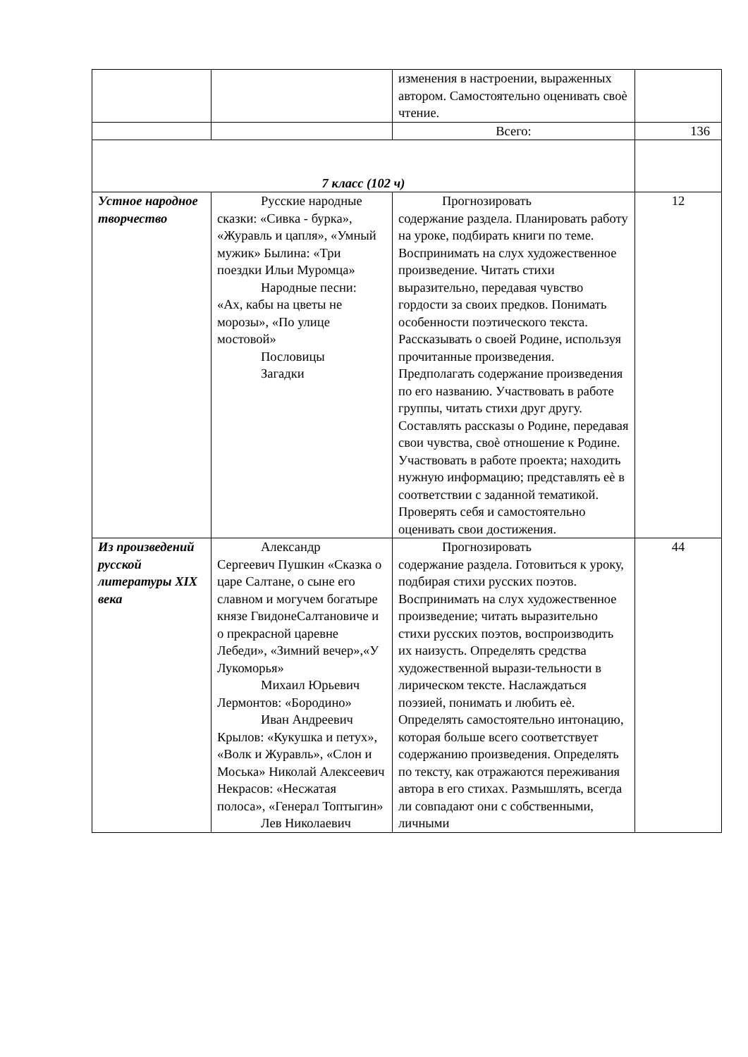| | | изменения в настроении, выраженных автором. Самостоятельно оценивать своѐ чтение. | |
| | | Всего: | 136 |
| 7 класс (102 ч) | | | |
| Устное народное творчество | Русские народные сказки: «Сивка - бурка», «Журавль и цапля», «Умный мужик» Былина: «Три поездки Ильи Муромца» Народные песни: «Ах, кабы на цветы не морозы», «По улице мостовой» Пословицы Загадки | Прогнозировать содержание раздела. Планировать работу на уроке, подбирать книги по теме. Воспринимать на слух художественное произведение. Читать стихи выразительно, передавая чувство гордости за своих предков. Понимать особенности поэтического текста. Рассказывать о своей Родине, используя прочитанные произведения. Предполагать содержание произведения по его названию. Участвовать в работе группы, читать стихи друг другу. Составлять рассказы о Родине, передавая свои чувства, своѐ отношение к Родине. Участвовать в работе проекта; находить нужную информацию; представлять еѐ в соответствии с заданной тематикой. Проверять себя и самостоятельно оценивать свои достижения. | 12 |
| Из произведений русской литературы XIX века | Александр Сергеевич Пушкин «Сказка о царе Салтане, о сыне его славном и могучем богатыре князе ГвидонеСалтановиче и о прекрасной царевне Лебеди», «Зимний вечер»,«У Лукоморья» Михаил Юрьевич Лермонтов: «Бородино» Иван Андреевич Крылов: «Кукушка и петух», «Волк и Журавль», «Слон и Моська» Николай Алексеевич Некрасов: «Несжатая полоса», «Генерал Топтыгин» Лев Николаевич | Прогнозировать содержание раздела. Готовиться к уроку, подбирая стихи русских поэтов. Воспринимать на слух художественное произведение; читать выразительно стихи русских поэтов, воспроизводить их наизусть. Определять средства художественной вырази-тельности в лирическом тексте. Наслаждаться поэзией, понимать и любить еѐ. Определять самостоятельно интонацию, которая больше всего соответствует содержанию произведения. Определять по тексту, как отражаются переживания автора в его стихах. Размышлять, всегда ли совпадают они с собственными, личными | 44 |